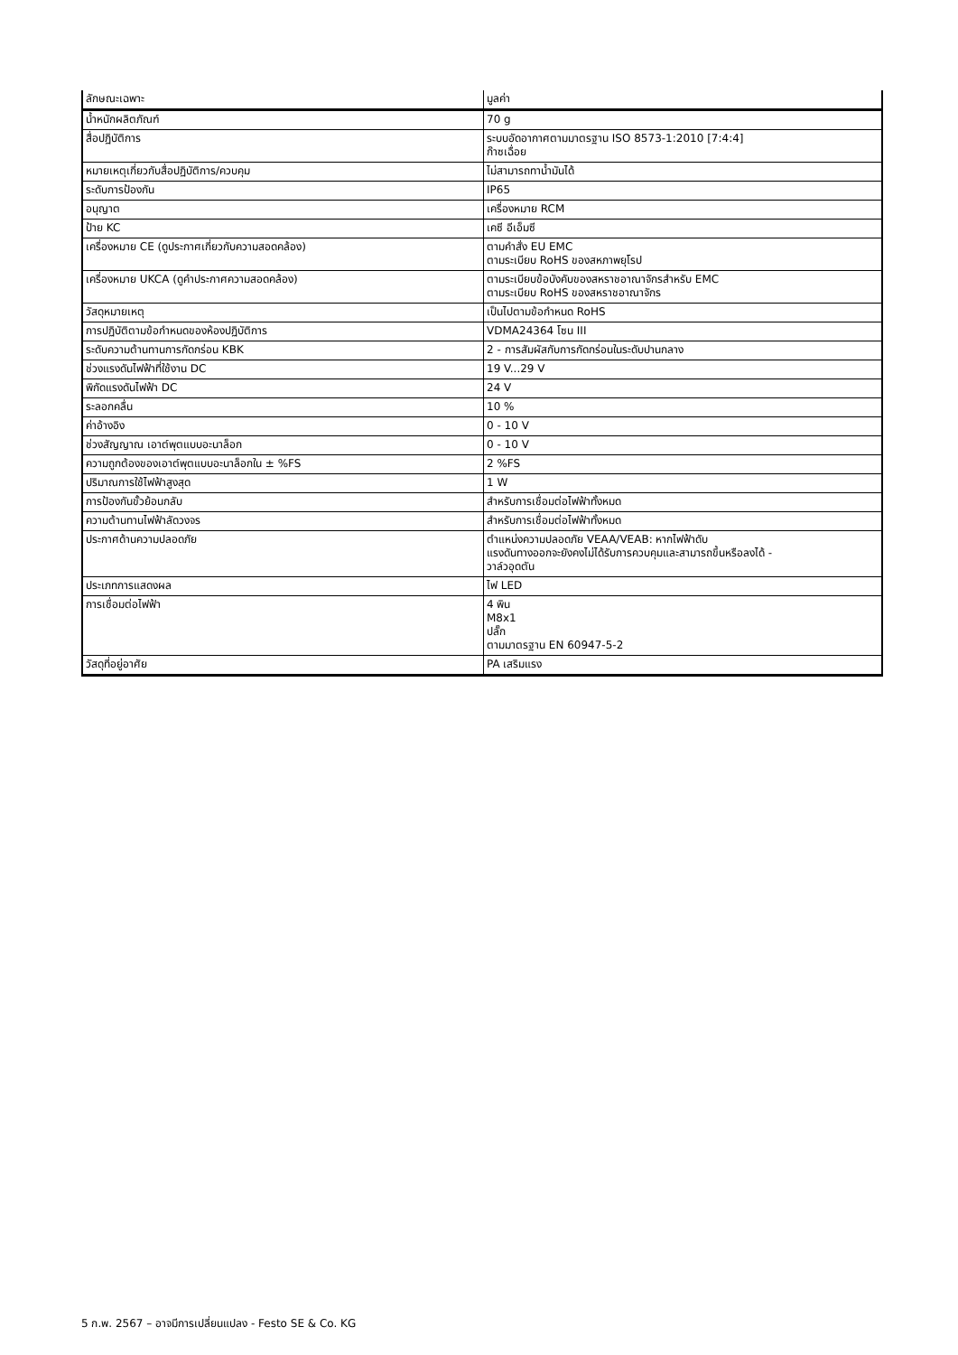| ลักษณะเฉพาะ | มูลค่า |
| --- | --- |
| น้ำหนักผลิตภัณฑ์ | 70 g |
| สื่อปฏิบัติการ | ระบบอัดอากาศตามมาตรฐาน ISO 8573-1:2010 [7:4:4] ก๊าซเฉื่อย |
| หมายเหตุเกี่ยวกับสื่อปฏิบัติการ/ควบคุม | ไม่สามารถทาน้ำมันได้ |
| ระดับการป้องกัน | IP65 |
| อนุญาต | เครื่องหมาย RCM |
| ป้าย KC | เคซี อีเอ็มซี |
| เครื่องหมาย CE (ดูประกาศเกี่ยวกับความสอดคล้อง) | ตามคำสั่ง EU EMC ตามระเบียบ RoHS ของสหภาพยุโรป |
| เครื่องหมาย UKCA (ดูคำประกาศความสอดคล้อง) | ตามระเบียบข้อบังคับของสหราชอาณาจักรสำหรับ EMC ตามระเบียบ RoHS ของสหราชอาณาจักร |
| วัสดุหมายเหตุ | เป็นไปตามข้อกำหนด RoHS |
| การปฏิบัติตามข้อกำหนดของห้องปฏิบัติการ | VDMA24364 โซน III |
| ระดับความต้านทานการกัดกร่อน KBK | 2 - การสัมผัสกับการกัดกร่อนในระดับปานกลาง |
| ช่วงแรงดันไฟฟ้าที่ใช้งาน DC | 19 V...29 V |
| พิกัดแรงดันไฟฟ้า DC | 24 V |
| ระลอกคลื่น | 10 % |
| ค่าอ้างอิง | 0 - 10 V |
| ช่วงสัญญาณ เอาต์พุตแบบอะนาล็อก | 0 - 10 V |
| ความถูกต้องของเอาต์พุตแบบอะนาล็อกใน ± %FS | 2 %FS |
| ปริมาณการใช้ไฟฟ้าสูงสุด | 1 W |
| การป้องกันขั้วย้อนกลับ | สำหรับการเชื่อมต่อไฟฟ้าทั้งหมด |
| ความต้านทานไฟฟ้าลัดวงจร | สำหรับการเชื่อมต่อไฟฟ้าทั้งหมด |
| ประกาศด้านความปลอดภัย | ตำแหน่งความปลอดภัย VEAA/VEAB: หากไฟฟ้าดับ แรงดันทางออกจะยังคงไม่ได้รับการควบคุมและสามารถขึ้นหรือลงได้ - วาล์วอุดตัน |
| ประเภทการแสดงผล | ไฟ LED |
| การเชื่อมต่อไฟฟ้า | 4 พิน M8x1 ปลั๊ก ตามมาตรฐาน EN 60947-5-2 |
| วัสดุที่อยู่อาศัย | PA เสริมแรง |
5 ก.พ. 2567 – อาจมีการเปลี่ยนแปลง - Festo SE & Co. KG